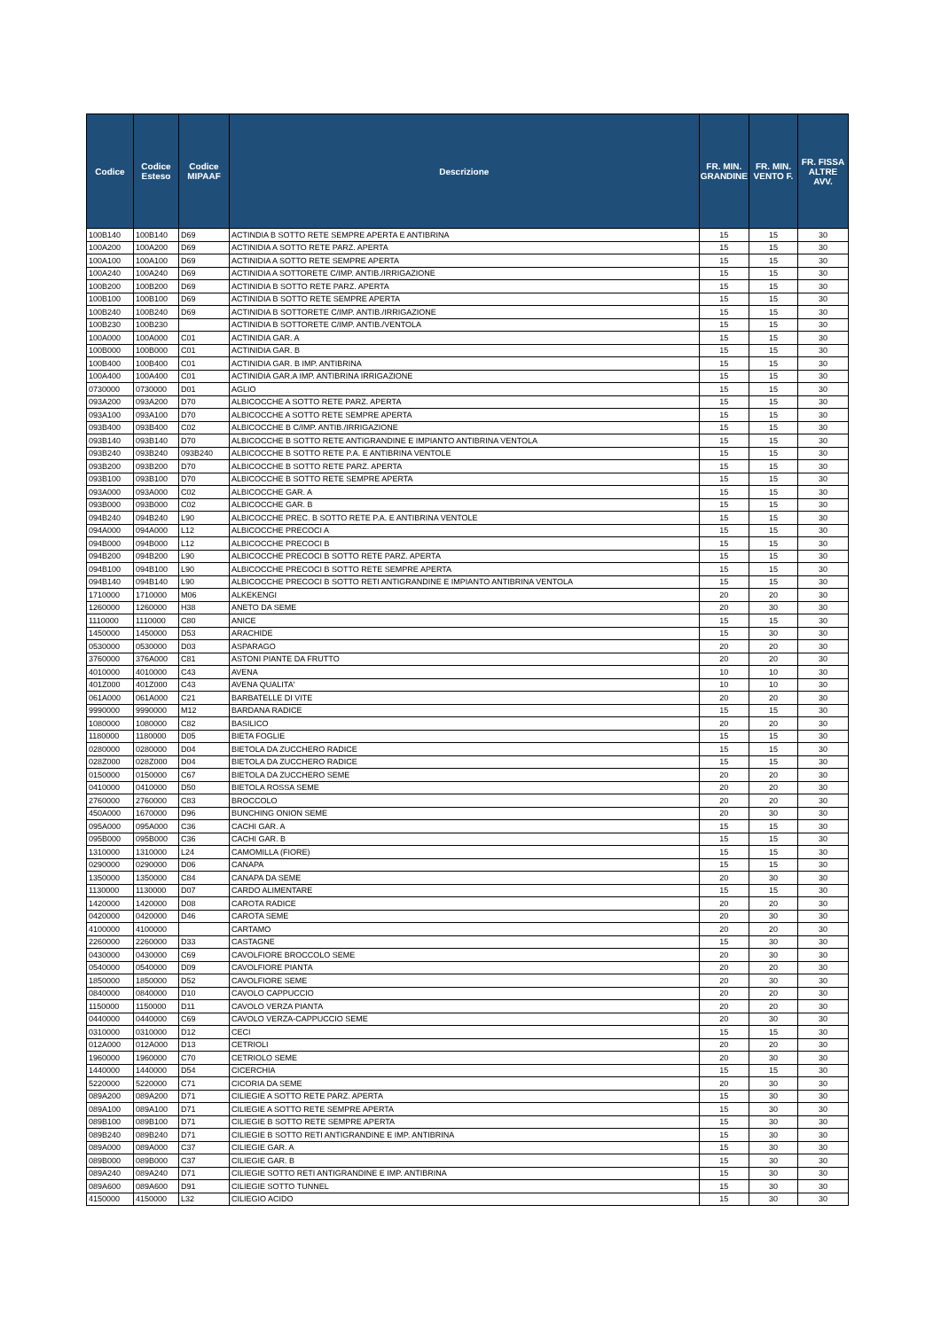| Codice | Codice Esteso | Codice MIPAAF | Descrizione | FR. MIN. GRANDINE | FR. MIN. VENTO F. | FR. FISSA ALTRE AVV. |
| --- | --- | --- | --- | --- | --- | --- |
| 100B140 | 100B140 | D69 | ACTINDIA B SOTTO RETE SEMPRE APERTA E ANTIBRINA | 15 | 15 | 30 |
| 100A200 | 100A200 | D69 | ACTINIDIA A SOTTO RETE PARZ. APERTA | 15 | 15 | 30 |
| 100A100 | 100A100 | D69 | ACTINIDIA A SOTTO RETE SEMPRE APERTA | 15 | 15 | 30 |
| 100A240 | 100A240 | D69 | ACTINIDIA A SOTTORETE C/IMP. ANTIB./IRRIGAZIONE | 15 | 15 | 30 |
| 100B200 | 100B200 | D69 | ACTINIDIA B SOTTO RETE PARZ. APERTA | 15 | 15 | 30 |
| 100B100 | 100B100 | D69 | ACTINIDIA B SOTTO RETE SEMPRE APERTA | 15 | 15 | 30 |
| 100B240 | 100B240 | D69 | ACTINIDIA B SOTTORETE C/IMP. ANTIB./IRRIGAZIONE | 15 | 15 | 30 |
| 100B230 | 100B230 | | ACTINIDIA B SOTTORETE C/IMP. ANTIB./VENTOLA | 15 | 15 | 30 |
| 100A000 | 100A000 | C01 | ACTINIDIA GAR. A | 15 | 15 | 30 |
| 100B000 | 100B000 | C01 | ACTINIDIA GAR. B | 15 | 15 | 30 |
| 100B400 | 100B400 | C01 | ACTINIDIA GAR. B IMP. ANTIBRINA | 15 | 15 | 30 |
| 100A400 | 100A400 | C01 | ACTINIDIA GAR.A IMP. ANTIBRINA IRRIGAZIONE | 15 | 15 | 30 |
| 0730000 | 0730000 | D01 | AGLIO | 15 | 15 | 30 |
| 093A200 | 093A200 | D70 | ALBICOCCHE A SOTTO RETE PARZ. APERTA | 15 | 15 | 30 |
| 093A100 | 093A100 | D70 | ALBICOCCHE A SOTTO RETE SEMPRE APERTA | 15 | 15 | 30 |
| 093B400 | 093B400 | C02 | ALBICOCCHE B C/IMP. ANTIB./IRRIGAZIONE | 15 | 15 | 30 |
| 093B140 | 093B140 | D70 | ALBICOCCHE B SOTTO RETE ANTIGRANDINE E IMPIANTO ANTIBRINA VENTOLA | 15 | 15 | 30 |
| 093B240 | 093B240 | 093B240 | ALBICOCCHE B SOTTO RETE P.A. E ANTIBRINA VENTOLE | 15 | 15 | 30 |
| 093B200 | 093B200 | D70 | ALBICOCCHE B SOTTO RETE PARZ. APERTA | 15 | 15 | 30 |
| 093B100 | 093B100 | D70 | ALBICOCCHE B SOTTO RETE SEMPRE APERTA | 15 | 15 | 30 |
| 093A000 | 093A000 | C02 | ALBICOCCHE GAR. A | 15 | 15 | 30 |
| 093B000 | 093B000 | C02 | ALBICOCCHE GAR. B | 15 | 15 | 30 |
| 094B240 | 094B240 | L90 | ALBICOCCHE PREC. B SOTTO RETE P.A. E ANTIBRINA VENTOLE | 15 | 15 | 30 |
| 094A000 | 094A000 | L12 | ALBICOCCHE PRECOCI A | 15 | 15 | 30 |
| 094B000 | 094B000 | L12 | ALBICOCCHE PRECOCI B | 15 | 15 | 30 |
| 094B200 | 094B200 | L90 | ALBICOCCHE PRECOCI B SOTTO RETE PARZ. APERTA | 15 | 15 | 30 |
| 094B100 | 094B100 | L90 | ALBICOCCHE PRECOCI B SOTTO RETE SEMPRE APERTA | 15 | 15 | 30 |
| 094B140 | 094B140 | L90 | ALBICOCCHE PRECOCI B SOTTO RETI ANTIGRANDINE E IMPIANTO ANTIBRINA VENTOLA | 15 | 15 | 30 |
| 1710000 | 1710000 | M06 | ALKEKENGI | 20 | 20 | 30 |
| 1260000 | 1260000 | H38 | ANETO DA SEME | 20 | 30 | 30 |
| 1110000 | 1110000 | C80 | ANICE | 15 | 15 | 30 |
| 1450000 | 1450000 | D53 | ARACHIDE | 15 | 30 | 30 |
| 0530000 | 0530000 | D03 | ASPARAGO | 20 | 20 | 30 |
| 3760000 | 376A000 | C81 | ASTONI PIANTE DA FRUTTO | 20 | 20 | 30 |
| 4010000 | 4010000 | C43 | AVENA | 10 | 10 | 30 |
| 401Z000 | 401Z000 | C43 | AVENA QUALITA' | 10 | 10 | 30 |
| 061A000 | 061A000 | C21 | BARBATELLE DI VITE | 20 | 20 | 30 |
| 9990000 | 9990000 | M12 | BARDANA RADICE | 15 | 15 | 30 |
| 1080000 | 1080000 | C82 | BASILICO | 20 | 20 | 30 |
| 1180000 | 1180000 | D05 | BIETA FOGLIE | 15 | 15 | 30 |
| 0280000 | 0280000 | D04 | BIETOLA DA ZUCCHERO RADICE | 15 | 15 | 30 |
| 028Z000 | 028Z000 | D04 | BIETOLA DA ZUCCHERO RADICE | 15 | 15 | 30 |
| 0150000 | 0150000 | C67 | BIETOLA DA ZUCCHERO SEME | 20 | 20 | 30 |
| 0410000 | 0410000 | D50 | BIETOLA ROSSA SEME | 20 | 20 | 30 |
| 2760000 | 2760000 | C83 | BROCCOLO | 20 | 20 | 30 |
| 450A000 | 1670000 | D96 | BUNCHING ONION SEME | 20 | 30 | 30 |
| 095A000 | 095A000 | C36 | CACHI GAR. A | 15 | 15 | 30 |
| 095B000 | 095B000 | C36 | CACHI GAR. B | 15 | 15 | 30 |
| 1310000 | 1310000 | L24 | CAMOMILLA (FIORE) | 15 | 15 | 30 |
| 0290000 | 0290000 | D06 | CANAPA | 15 | 15 | 30 |
| 1350000 | 1350000 | C84 | CANAPA DA SEME | 20 | 30 | 30 |
| 1130000 | 1130000 | D07 | CARDO ALIMENTARE | 15 | 15 | 30 |
| 1420000 | 1420000 | D08 | CAROTA RADICE | 20 | 20 | 30 |
| 0420000 | 0420000 | D46 | CAROTA SEME | 20 | 30 | 30 |
| 4100000 | 4100000 | | CARTAMO | 20 | 20 | 30 |
| 2260000 | 2260000 | D33 | CASTAGNE | 15 | 30 | 30 |
| 0430000 | 0430000 | C69 | CAVOLFIORE BROCCOLO SEME | 20 | 30 | 30 |
| 0540000 | 0540000 | D09 | CAVOLFIORE PIANTA | 20 | 20 | 30 |
| 1850000 | 1850000 | D52 | CAVOLFIORE SEME | 20 | 30 | 30 |
| 0840000 | 0840000 | D10 | CAVOLO CAPPUCCIO | 20 | 20 | 30 |
| 1150000 | 1150000 | D11 | CAVOLO VERZA PIANTA | 20 | 20 | 30 |
| 0440000 | 0440000 | C69 | CAVOLO VERZA-CAPPUCCIO SEME | 20 | 30 | 30 |
| 0310000 | 0310000 | D12 | CECI | 15 | 15 | 30 |
| 012A000 | 012A000 | D13 | CETRIOLI | 20 | 20 | 30 |
| 1960000 | 1960000 | C70 | CETRIOLO SEME | 20 | 30 | 30 |
| 1440000 | 1440000 | D54 | CICERCHIA | 15 | 15 | 30 |
| 5220000 | 5220000 | C71 | CICORIA DA SEME | 20 | 30 | 30 |
| 089A200 | 089A200 | D71 | CILIEGIE A SOTTO RETE PARZ. APERTA | 15 | 30 | 30 |
| 089A100 | 089A100 | D71 | CILIEGIE A SOTTO RETE SEMPRE APERTA | 15 | 30 | 30 |
| 089B100 | 089B100 | D71 | CILIEGIE B SOTTO RETE SEMPRE APERTA | 15 | 30 | 30 |
| 089B240 | 089B240 | D71 | CILIEGIE B SOTTO RETI ANTIGRANDINE E IMP. ANTIBRINA | 15 | 30 | 30 |
| 089A000 | 089A000 | C37 | CILIEGIE GAR. A | 15 | 30 | 30 |
| 089B000 | 089B000 | C37 | CILIEGIE GAR. B | 15 | 30 | 30 |
| 089A240 | 089A240 | D71 | CILIEGIE SOTTO RETI ANTIGRANDINE E IMP. ANTIBRINA | 15 | 30 | 30 |
| 089A600 | 089A600 | D91 | CILIEGIE SOTTO TUNNEL | 15 | 30 | 30 |
| 4150000 | 4150000 | L32 | CILIEGIO ACIDO | 15 | 30 | 30 |